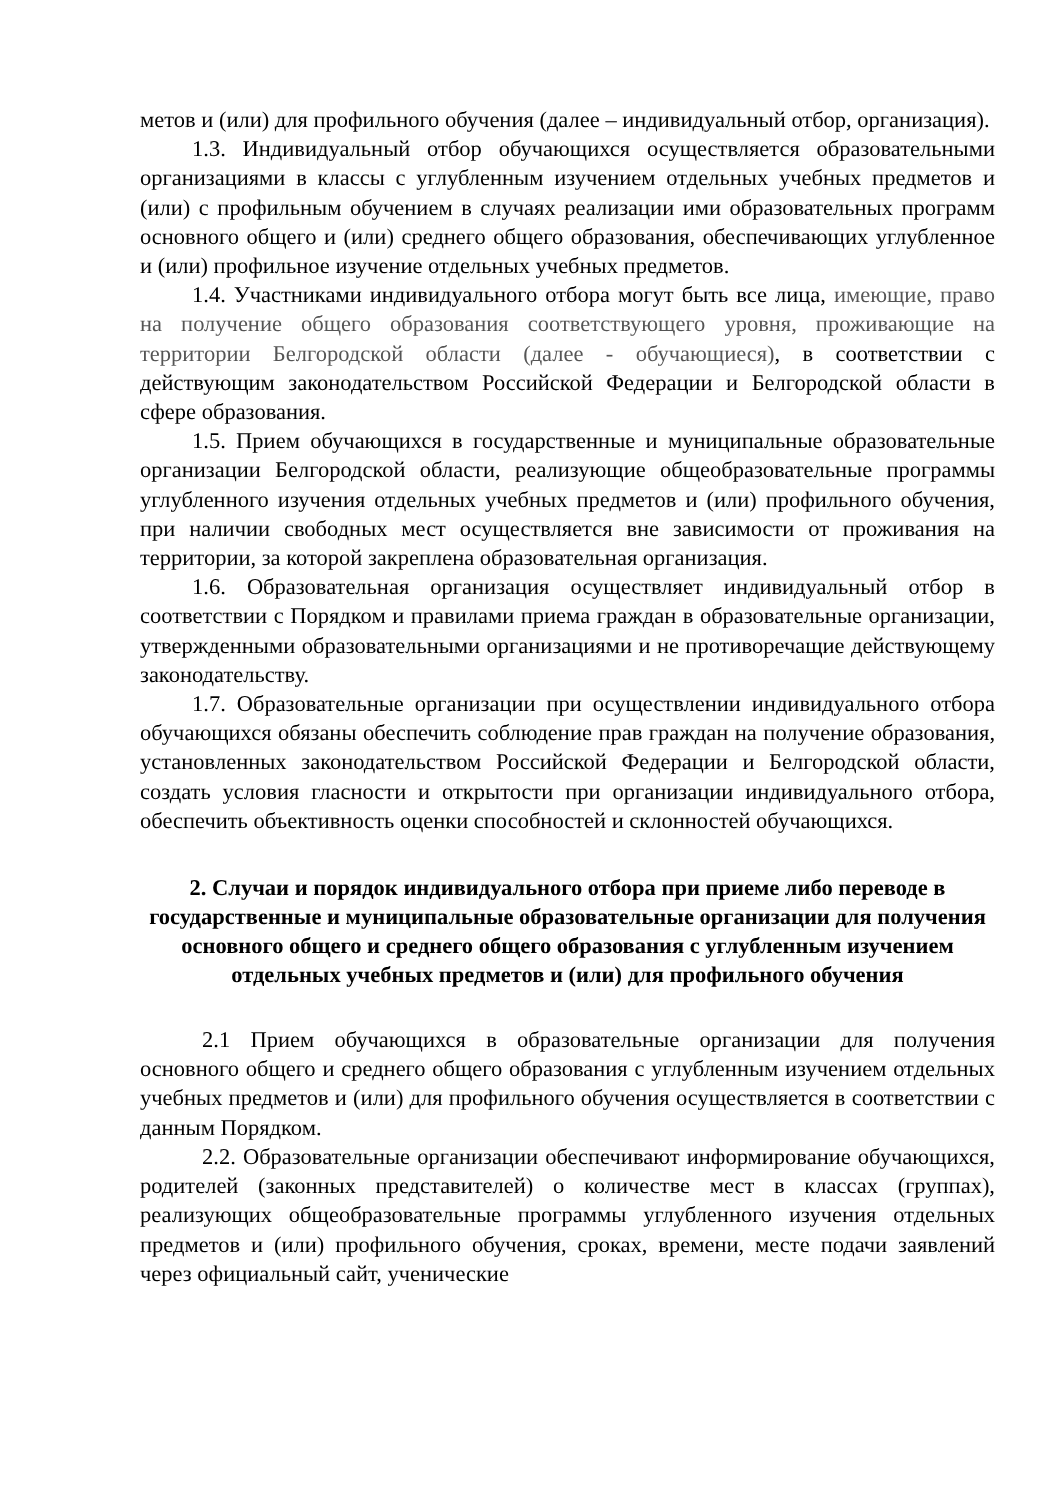метов и (или) для профильного обучения (далее – индивидуальный отбор, организация).
1.3. Индивидуальный отбор обучающихся осуществляется образовательными организациями в классы с углубленным изучением отдельных учебных предметов и (или) с профильным обучением в случаях реализации ими образовательных программ основного общего и (или) среднего общего образования, обеспечивающих углубленное и (или) профильное изучение отдельных учебных предметов.
1.4. Участниками индивидуального отбора могут быть все лица, имеющие, право на получение общего образования соответствующего уровня, проживающие на территории Белгородской области (далее - обучающиеся), в соответствии с действующим законодательством Российской Федерации и Белгородской области в сфере образования.
1.5. Прием обучающихся в государственные и муниципальные образовательные организации Белгородской области, реализующие общеобразовательные программы углубленного изучения отдельных учебных предметов и (или) профильного обучения, при наличии свободных мест осуществляется вне зависимости от проживания на территории, за которой закреплена образовательная организация.
1.6. Образовательная организация осуществляет индивидуальный отбор в соответствии с Порядком и правилами приема граждан в образовательные организации, утвержденными образовательными организациями и не противоречащие действующему законодательству.
1.7. Образовательные организации при осуществлении индивидуального отбора обучающихся обязаны обеспечить соблюдение прав граждан на получение образования, установленных законодательством Российской Федерации и Белгородской области, создать условия гласности и открытости при организации индивидуального отбора, обеспечить объективность оценки способностей и склонностей обучающихся.
2. Случаи и порядок индивидуального отбора при приеме либо переводе в государственные и муниципальные образовательные организации для получения основного общего и среднего общего образования с углубленным изучением отдельных учебных предметов и (или) для профильного обучения
2.1 Прием обучающихся в образовательные организации для получения основного общего и среднего общего образования с углубленным изучением отдельных учебных предметов и (или) для профильного обучения осуществляется в соответствии с данным Порядком.
2.2. Образовательные организации обеспечивают информирование обучающихся, родителей (законных представителей) о количестве мест в классах (группах), реализующих общеобразовательные программы углубленного изучения отдельных предметов и (или) профильного обучения, сроках, времени, месте подачи заявлений через официальный сайт, ученические